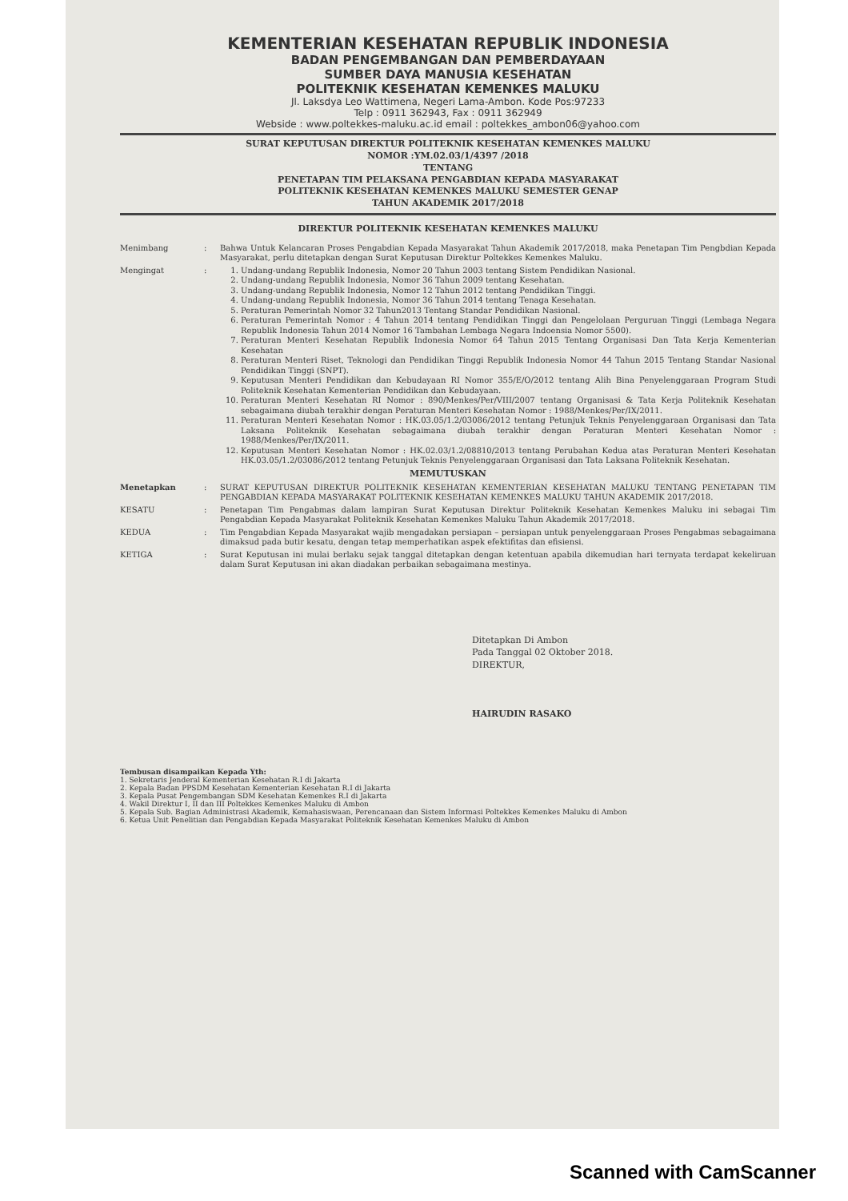KEMENTERIAN KESEHATAN REPUBLIK INDONESIA
BADAN PENGEMBANGAN DAN PEMBERDAYAAN
SUMBER DAYA MANUSIA KESEHATAN
POLITEKNIK KESEHATAN KEMENKES MALUKU
Jl. Laksdya Leo Wattimena, Negeri Lama-Ambon. Kode Pos:97233
Telp : 0911 362943, Fax : 0911 362949
Webside : www.poltekkes-maluku.ac.id email : poltekkes_ambon06@yahoo.com
SURAT KEPUTUSAN DIREKTUR POLITEKNIK KESEHATAN KEMENKES MALUKU
NOMOR :YM.02.03/1/4397 /2018
TENTANG
PENETAPAN TIM PELAKSANA PENGABDIAN KEPADA MASYARAKAT
POLITEKNIK KESEHATAN KEMENKES MALUKU SEMESTER GENAP
TAHUN AKADEMIK 2017/2018
DIREKTUR POLITEKNIK KESEHATAN KEMENKES MALUKU
Menimbang : Bahwa Untuk Kelancaran Proses Pengabdian Kepada Masyarakat Tahun Akademik 2017/2018, maka Penetapan Tim Pengbdian Kepada Masyarakat, perlu ditetapkan dengan Surat Keputusan Direktur Poltekkes Kemenkes Maluku.
Mengingat : 1. Undang-undang Republik Indonesia, Nomor 20 Tahun 2003 tentang Sistem Pendidikan Nasional.
2. Undang-undang Republik Indonesia, Nomor 36 Tahun 2009 tentang Kesehatan.
3. Undang-undang Republik Indonesia, Nomor 12 Tahun 2012 tentang Pendidikan Tinggi.
4. Undang-undang Republik Indonesia, Nomor 36 Tahun 2014 tentang Tenaga Kesehatan.
5. Peraturan Pemerintah Nomor 32 Tahun2013 Tentang Standar Pendidikan Nasional.
6. Peraturan Pemerintah Nomor : 4 Tahun 2014 tentang Pendidikan Tinggi dan Pengelolaan Perguruan Tinggi (Lembaga Negara Republik Indonesia Tahun 2014 Nomor 16 Tambahan Lembaga Negara Indoensia Nomor 5500).
7. Peraturan Menteri Kesehatan Republik Indonesia Nomor 64 Tahun 2015 Tentang Organisasi Dan Tata Kerja Kementerian Kesehatan
8. Peraturan Menteri Riset, Teknologi dan Pendidikan Tinggi Republik Indonesia Nomor 44 Tahun 2015 Tentang Standar Nasional Pendidikan Tinggi (SNPT).
9. Keputusan Menteri Pendidikan dan Kebudayaan RI Nomor 355/E/O/2012 tentang Alih Bina Penyelenggaraan Program Studi Politeknik Kesehatan Kementerian Pendidikan dan Kebudayaan.
10. Peraturan Menteri Kesehatan RI Nomor : 890/Menkes/Per/VIII/2007 tentang Organisasi & Tata Kerja Politeknik Kesehatan sebagaimana diubah terakhir dengan Peraturan Menteri Kesehatan Nomor : 1988/Menkes/Per/IX/2011.
11. Peraturan Menteri Kesehatan Nomor : HK.03.05/1.2/03086/2012 tentang Petunjuk Teknis Penyelenggaraan Organisasi dan Tata Laksana Politeknik Kesehatan sebagaimana diubah terakhir dengan Peraturan Menteri Kesehatan Nomor : 1988/Menkes/Per/IX/2011.
12. Keputusan Menteri Kesehatan Nomor : HK.02.03/1.2/08810/2013 tentang Perubahan Kedua atas Peraturan Menteri Kesehatan HK.03.05/1.2/03086/2012 tentang Petunjuk Teknis Penyelenggaraan Organisasi dan Tata Laksana Politeknik Kesehatan.
MEMUTUSKAN
Menetapkan : SURAT KEPUTUSAN DIREKTUR POLITEKNIK KESEHATAN KEMENTERIAN KESEHATAN MALUKU TENTANG PENETAPAN TIM PENGABDIAN KEPADA MASYARAKAT POLITEKNIK KESEHATAN KEMENKES MALUKU TAHUN AKADEMIK 2017/2018.
KESATU : Penetapan Tim Pengabmas dalam lampiran Surat Keputusan Direktur Politeknik Kesehatan Kemenkes Maluku ini sebagai Tim Pengabdian Kepada Masyarakat Politeknik Kesehatan Kemenkes Maluku Tahun Akademik 2017/2018.
KEDUA : Tim Pengabdian Kepada Masyarakat wajib mengadakan persiapan – persiapan untuk penyelenggaraan Proses Pengabmas sebagaimana dimaksud pada butir kesatu, dengan tetap memperhatikan aspek efektifitas dan efisiensi.
KETIGA : Surat Keputusan ini mulai berlaku sejak tanggal ditetapkan dengan ketentuan apabila dikemudian hari ternyata terdapat kekeliruan dalam Surat Keputusan ini akan diadakan perbaikan sebagaimana mestinya.
Ditetapkan Di Ambon
Pada Tanggal 02 Oktober 2018.
DIREKTUR,
HAIRUDIN RASAKO
Tembusan disampaikan Kepada Yth:
1. Sekretaris Jenderal Kementerian Kesehatan R.I di Jakarta
2. Kepala Badan PPSDM Kesehatan Kementerian Kesehatan R.I di Jakarta
3. Kepala Pusat Pengembangan SDM Kesehatan Kemenkes R.I di Jakarta
4. Wakil Direktur I, II dan III Poltekkes Kemenkes Maluku di Ambon
5. Kepala Sub. Bagian Administrasi Akademik, Kemahasiswaan, Perencanaan dan Sistem Informasi Poltekkes Kemenkes Maluku di Ambon
6. Ketua Unit Penelitian dan Pengabdian Kepada Masyarakat Politeknik Kesehatan Kemenkes Maluku di Ambon
Scanned with CamScanner